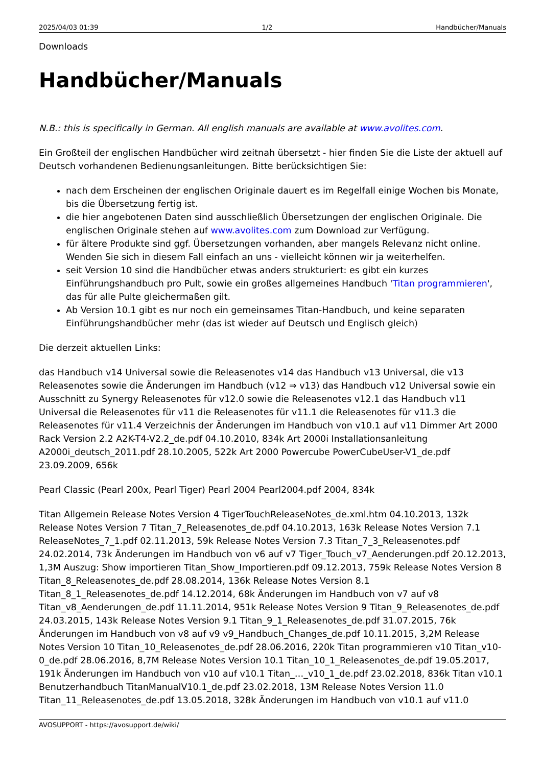2025/04/03 01:39 1/2 Handbücher/Manuals
Downloads
Handbücher/Manuals
N.B.: this is specifically in German. All english manuals are available at www.avolites.com.
Ein Großteil der englischen Handbücher wird zeitnah übersetzt - hier finden Sie die Liste der aktuell auf Deutsch vorhandenen Bedienungsanleitungen. Bitte berücksichtigen Sie:
nach dem Erscheinen der englischen Originale dauert es im Regelfall einige Wochen bis Monate, bis die Übersetzung fertig ist.
die hier angebotenen Daten sind ausschließlich Übersetzungen der englischen Originale. Die englischen Originale stehen auf www.avolites.com zum Download zur Verfügung.
für ältere Produkte sind ggf. Übersetzungen vorhanden, aber mangels Relevanz nicht online. Wenden Sie sich in diesem Fall einfach an uns - vielleicht können wir ja weiterhelfen.
seit Version 10 sind die Handbücher etwas anders strukturiert: es gibt ein kurzes Einführungshandbuch pro Pult, sowie ein großes allgemeines Handbuch 'Titan programmieren', das für alle Pulte gleichermaßen gilt.
Ab Version 10.1 gibt es nur noch ein gemeinsames Titan-Handbuch, und keine separaten Einführungshandbücher mehr (das ist wieder auf Deutsch und Englisch gleich)
Die derzeit aktuellen Links:
das Handbuch v14 Universal sowie die Releasenotes v14 das Handbuch v13 Universal, die v13 Releasenotes sowie die Änderungen im Handbuch (v12 ⇒ v13) das Handbuch v12 Universal sowie ein Ausschnitt zu Synergy Releasenotes für v12.0 sowie die Releasenotes v12.1 das Handbuch v11 Universal die Releasenotes für v11 die Releasenotes für v11.1 die Releasenotes für v11.3 die Releasenotes für v11.4 Verzeichnis der Änderungen im Handbuch von v10.1 auf v11 Dimmer Art 2000 Rack Version 2.2 A2K-T4-V2.2_de.pdf 04.10.2010, 834k Art 2000i Installationsanleitung A2000i_deutsch_2011.pdf 28.10.2005, 522k Art 2000 Powercube PowerCubeUser-V1_de.pdf 23.09.2009, 656k
Pearl Classic (Pearl 200x, Pearl Tiger) Pearl 2004 Pearl2004.pdf 2004, 834k
Titan Allgemein Release Notes Version 4 TigerTouchReleaseNotes_de.xml.htm 04.10.2013, 132k Release Notes Version 7 Titan_7_Releasenotes_de.pdf 04.10.2013, 163k Release Notes Version 7.1 ReleaseNotes_7_1.pdf 02.11.2013, 59k Release Notes Version 7.3 Titan_7_3_Releasenotes.pdf 24.02.2014, 73k Änderungen im Handbuch von v6 auf v7 Tiger_Touch_v7_Aenderungen.pdf 20.12.2013, 1,3M Auszug: Show importieren Titan_Show_Importieren.pdf 09.12.2013, 759k Release Notes Version 8 Titan_8_Releasenotes_de.pdf 28.08.2014, 136k Release Notes Version 8.1 Titan_8_1_Releasenotes_de.pdf 14.12.2014, 68k Änderungen im Handbuch von v7 auf v8 Titan_v8_Aenderungen_de.pdf 11.11.2014, 951k Release Notes Version 9 Titan_9_Releasenotes_de.pdf 24.03.2015, 143k Release Notes Version 9.1 Titan_9_1_Releasenotes_de.pdf 31.07.2015, 76k Änderungen im Handbuch von v8 auf v9 v9_Handbuch_Changes_de.pdf 10.11.2015, 3,2M Release Notes Version 10 Titan_10_Releasenotes_de.pdf 28.06.2016, 220k Titan programmieren v10 Titan_v10-0_de.pdf 28.06.2016, 8,7M Release Notes Version 10.1 Titan_10_1_Releasenotes_de.pdf 19.05.2017, 191k Änderungen im Handbuch von v10 auf v10.1 Titan_…_v10_1_de.pdf 23.02.2018, 836k Titan v10.1 Benutzerhandbuch TitanManualV10.1_de.pdf 23.02.2018, 13M Release Notes Version 11.0 Titan_11_Releasenotes_de.pdf 13.05.2018, 328k Änderungen im Handbuch von v10.1 auf v11.0
AVOSUPPORT - https://avosupport.de/wiki/